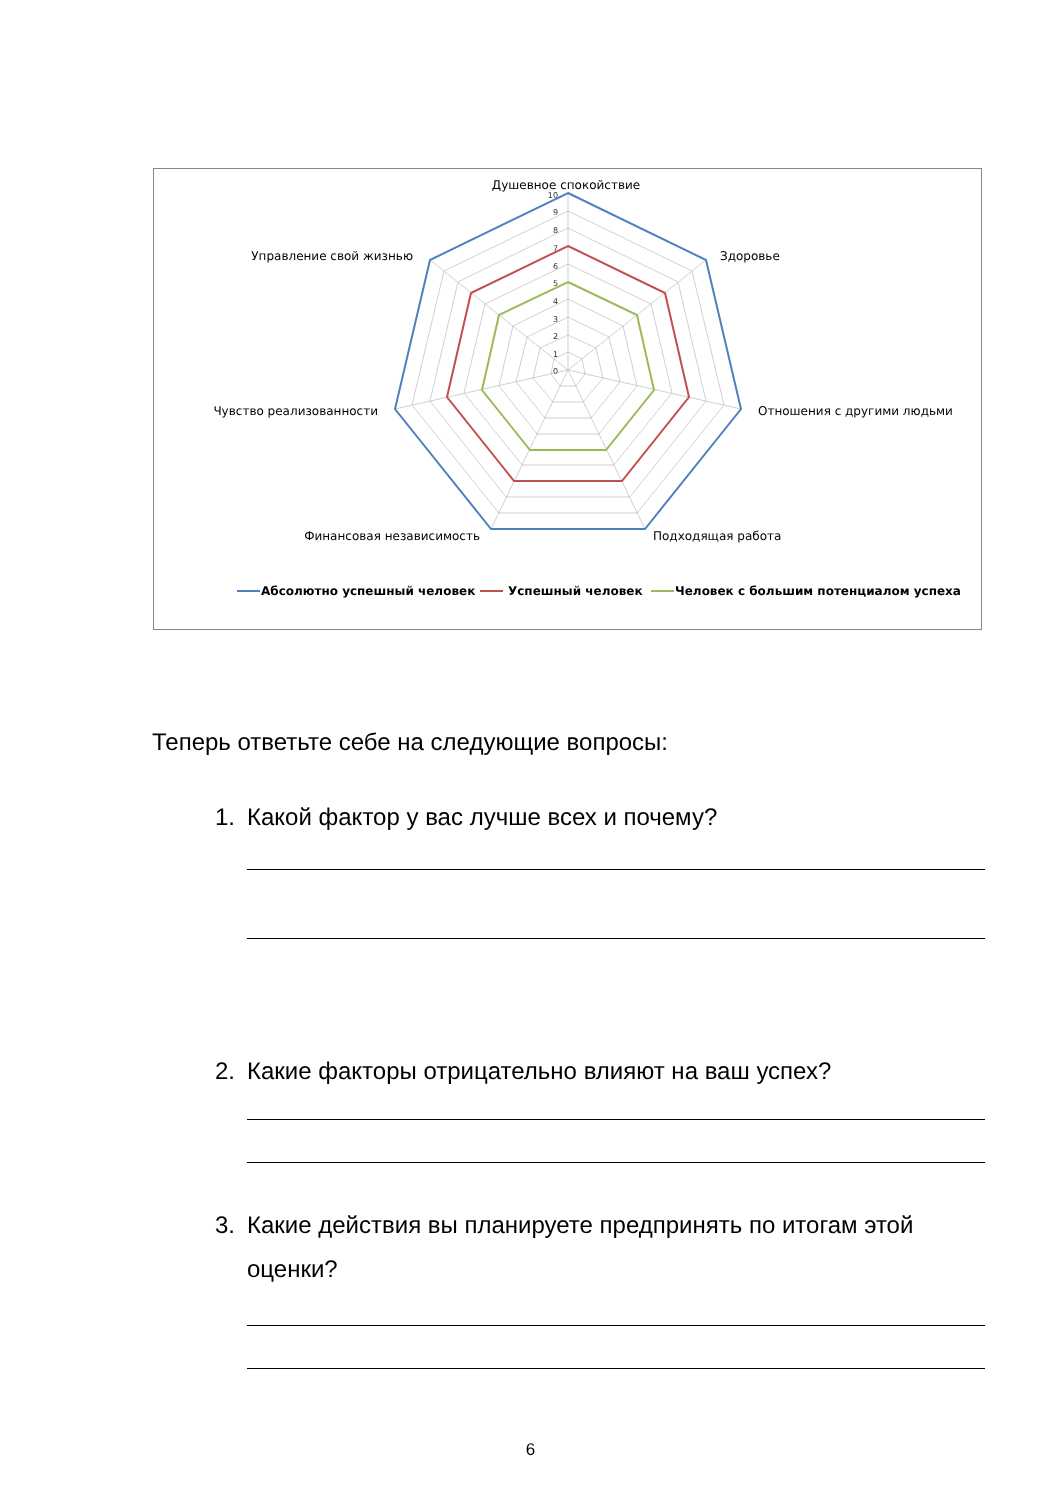10
9
8
7
6
5
4
3
2
1
0
Душевное спокойствие
Здоровье
Отношения с другими людьми
Подходящая работа
Финансовая независимость
Чувство реализованности
Управление свой жизнью
Абсолютно успешный человек
Успешный человек
Человек с большим потенциалом успеха
Теперь ответьте себе на следующие вопросы:
1. Какой фактор у вас лучше всех и почему?
2. Какие факторы отрицательно влияют на ваш успех?
3. Какие действия вы планируете предпринять по итогам этой оценки?
6